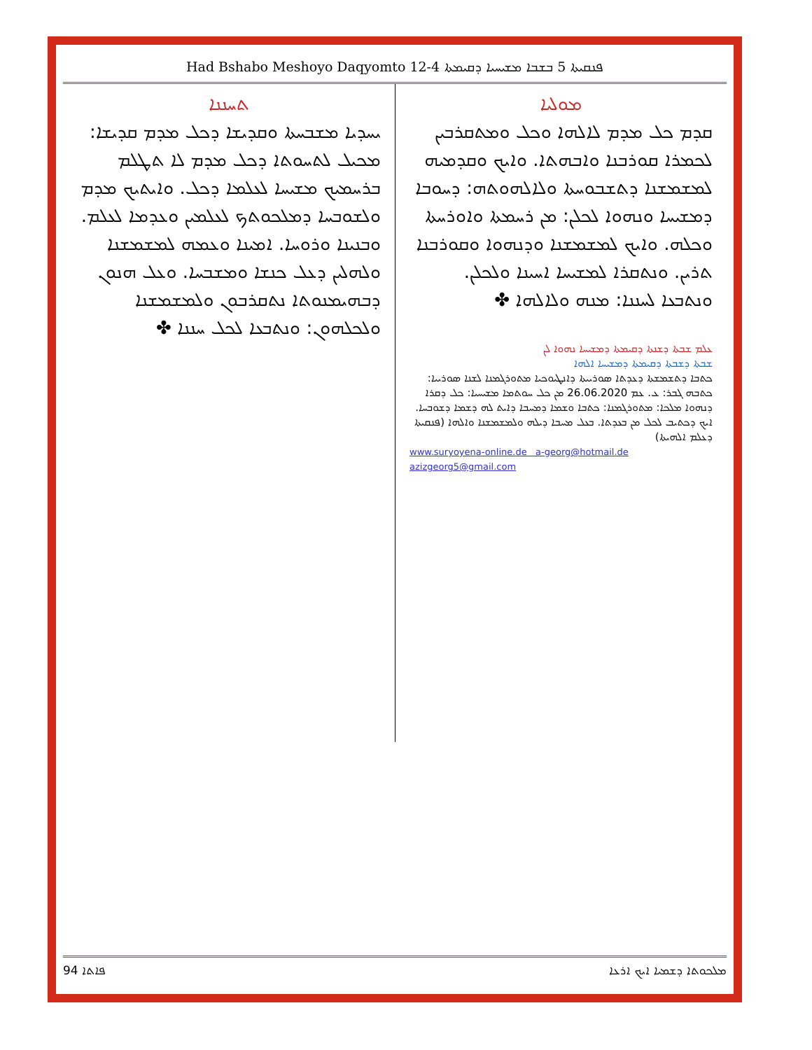Had Bshabo Meshoyo Daqyomto 12-4 ܦܢܩܝܬܐ 5 ܒܫܒܐ ܡܫܝܚܝܐ ܕܩܝܡܬܐ
ܬܚܢܢܐ
ܝܚܕܝܐ ܡܫܒܚܬܐ ܘܩܕܝܫܐ ܕܟܠ ܡܕܡ ܩܕܝܫܐ: ܡܟܝܠ ܠܬܚܘܬܐ ܕܟܠ ܡܕܡ ܠܐ ܬܛܠܡ ܒܪܚܡܝܟ ܡܫܝܚܐ ܠܥܠܡܐ ܕܟܠ. ܘܐܝܬܝܟ ܡܕܡ ܘܠܫܘܒܚܐ ܕܡܠܟܘܬܟ ܠܥܠܡܝܢ ܘܥܕܡܐ ܠܥܠܡ. ܘܒܢܝܢܐ ܘܪܘܚܐ. ܐܡܝܢܐ ܘܥܡܗ ܠܡܫܡܫܢܐ ܘܠܗܠܝܢ ܕܥܠ ܟܢܫܐ ܘܡܫܒܚܐ. ܘܥܠ ܗܢܘܢ ܕܒܗܝܡܢܘܬܐ ܢܬܩܪܒܘܢ ܘܠܡܫܡܫܢܐ ܘܠܟܠܗܘܢ: ܘܢܬܒܥܐ ܠܟܠ ܚܢܢܐ ✤
ܡܘܠܝܐ
ܩܕܡ ܟܠ ܡܕܡ ܠܐܠܗܐ ܘܟܠ ܘܡܬܩܪܒܝܢ ܠܟܡܪܐ ܩܘܪܒܢܐ ܘܐܒܗܬܐ. ܘܐܝܟ ܘܩܕܡܝܗ ܠܡܫܡܫܢܐ ܕܬܫܒܘܚܬܐ ܘܠܐܠܗܘܬܗ: ܕܚܘܒܐ ܕܡܫܝܚܐ ܘܢܗܘܐ ܠܟܠܢ: ܡܢ ܪܚܡܬܐ ܘܐܘܪܚܬܐ ܘܟܠܗ. ܘܐܝܟ ܠܡܫܡܫܢܐ ܘܕܢܗܘܐ ܘܩܘܪܒܢܐ ܬܪܝܢ. ܘܢܬܩܪܐ ܠܡܫܝܚܐ ܐܚܝܢܐ ܘܠܟܠܢ. ܘܢܬܒܥܐ ܠܚܢܢܐ: ܡܢܗ ܘܠܐܠܗܐ ✤
ܥܠܡ ܫܒܬܐ ܕܫܢܬܐ ܕܩܝܡܬܐ ܕܡܫܝܚܐ ܢܗܘܐ ܠܢ
ܫܒܬܐ ܕܫܒܬܐ ܕܩܝܡܬܐ ܕܡܫܝܚܐ ܐܠܗܐ
ܟܬܒܐ ܕܬܫܡܫܬܐ ܕܥܕܬܐ ܣܘܪܝܝܬܐ ܕܐܢܛܝܘܟܝܐ ܡܬܘܪܓܡܢܐ ܠܫܢܐ ܣܘܪܝܝܐ: ܟܬܒܗ ܓܒܪ: ܥ. ܥܡ 26.06.2020 ܡܢ ܟܠ ܚܘܬܡܐ ܡܫܝܚܝܐ: ܟܠ ܕܩܪܐ ܕܢܗܘܐ ܡܠܟܐ: ܡܬܘܪܓܡܢܐ: ܟܬܒܐ ܘܫܡܐ ܕܡܚܒܐ ܕܐܝܬ ܠܗ ܕܫܡܐ ܕܫܘܒܚܐ. ܐܝܟ ܕܟܬܝܒ ܠܟܠ ܡܢ ܒܥܕܬܐ. ܒܥܠ ܡܚܒܐ ܕܝܠܗ ܘܠܡܫܡܫܢܐ ܘܐܠܗܐ (ܦܢܩܝܬܐ ܕܥܠܡ ܐܠܗܝܬܐ)
www.suryoyena-online.de a-georg@hotmail.de
azizgeorg5@gmail.com
94 ܦܐܬܐ ܡܠܟܘܬܐ ܕܫܡܝܐ ܐܝܟ ܐܪܥܐ